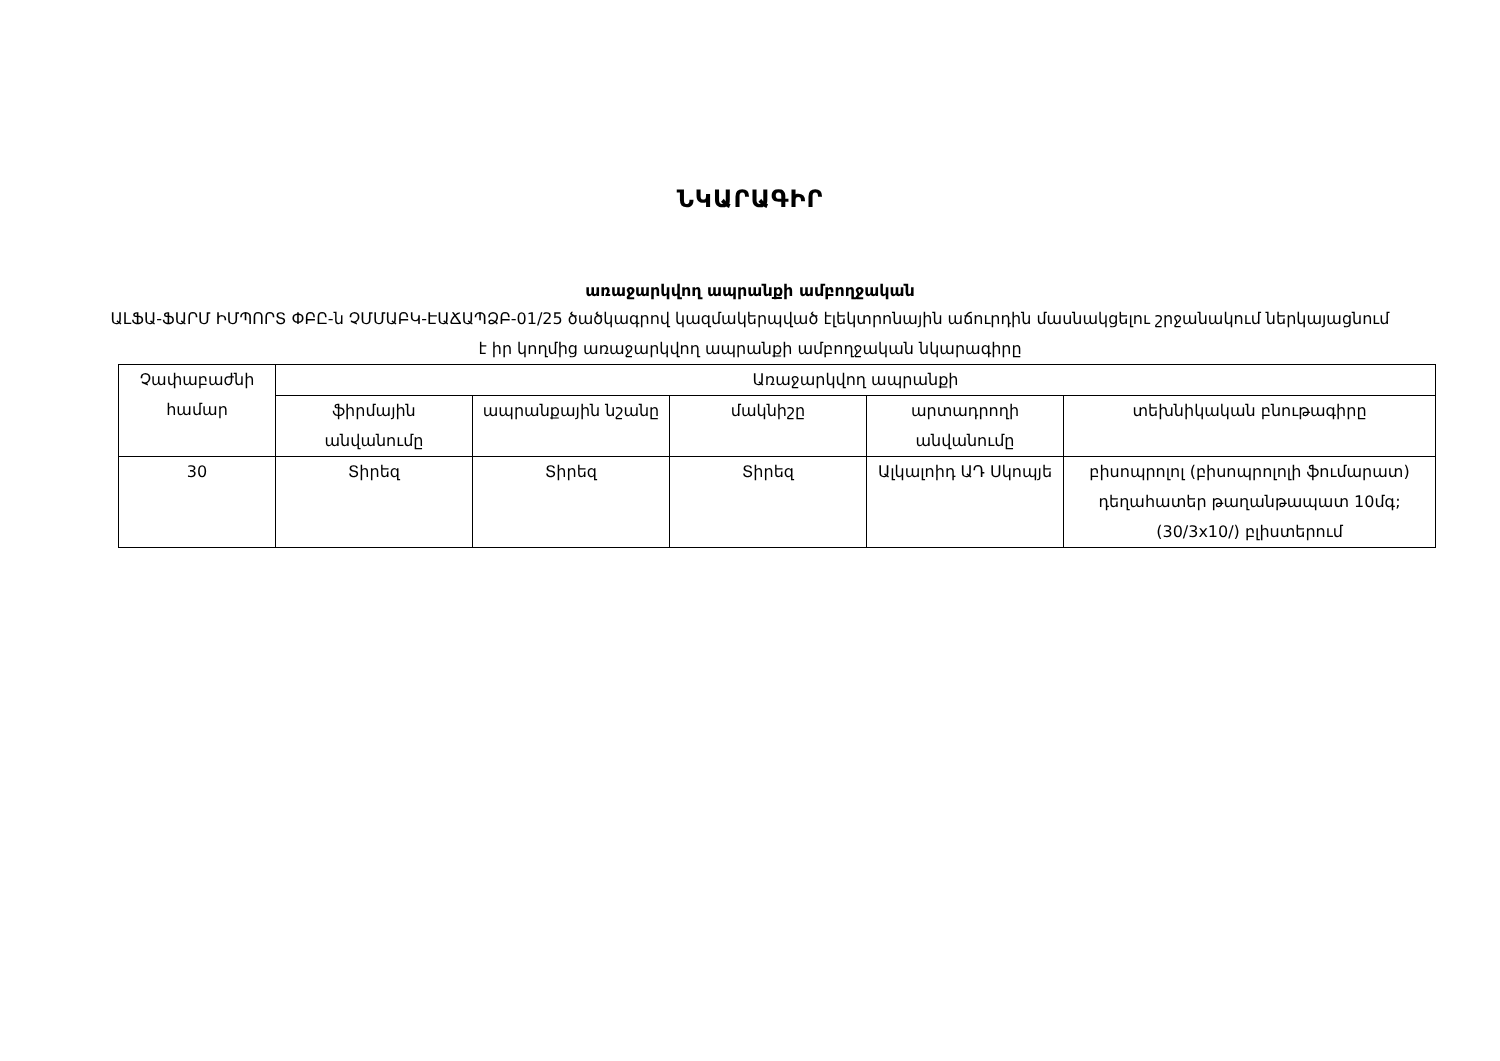ՆԿԱՐԱԳԻՐ
առաջարկվող ապրանքի ամբողջական
ԱԼՖԱ-ՖԱՐՄ ԻՄՊՈՐՏ ՓԲԸ-ն ՉՄՄԱԲԿ-ԷԱՃԱՊՁԲ-01/25 ծածկագրով կազմակերպված էլեկտրոնային աճուրդին մասնակցելու շրջանակում ներկայացնում է իր կողմից առաջարկվող ապրանքի ամբողջական նկարագիրը
| Չափաբաժնի համար | Առաջարկվող ապրանքի | | | | |
| --- | --- | --- | --- | --- | --- |
| | ֆիրմային անվանումը | ապրանքային նշանը | մակնիշը | արտադրողի անվանումը | տեխնիկական բնութագիրը |
| 30 | Տիրեզ | Տիրեզ | Տիրեզ | Ալկալոիդ ԱԴ Սկոպյե | բիսոպրոլոլ (բիսոպրոլոլի ֆումարատ) դեղահատեր թաղանթապատ 10մգ; (30/3x10/) բլիստերում |